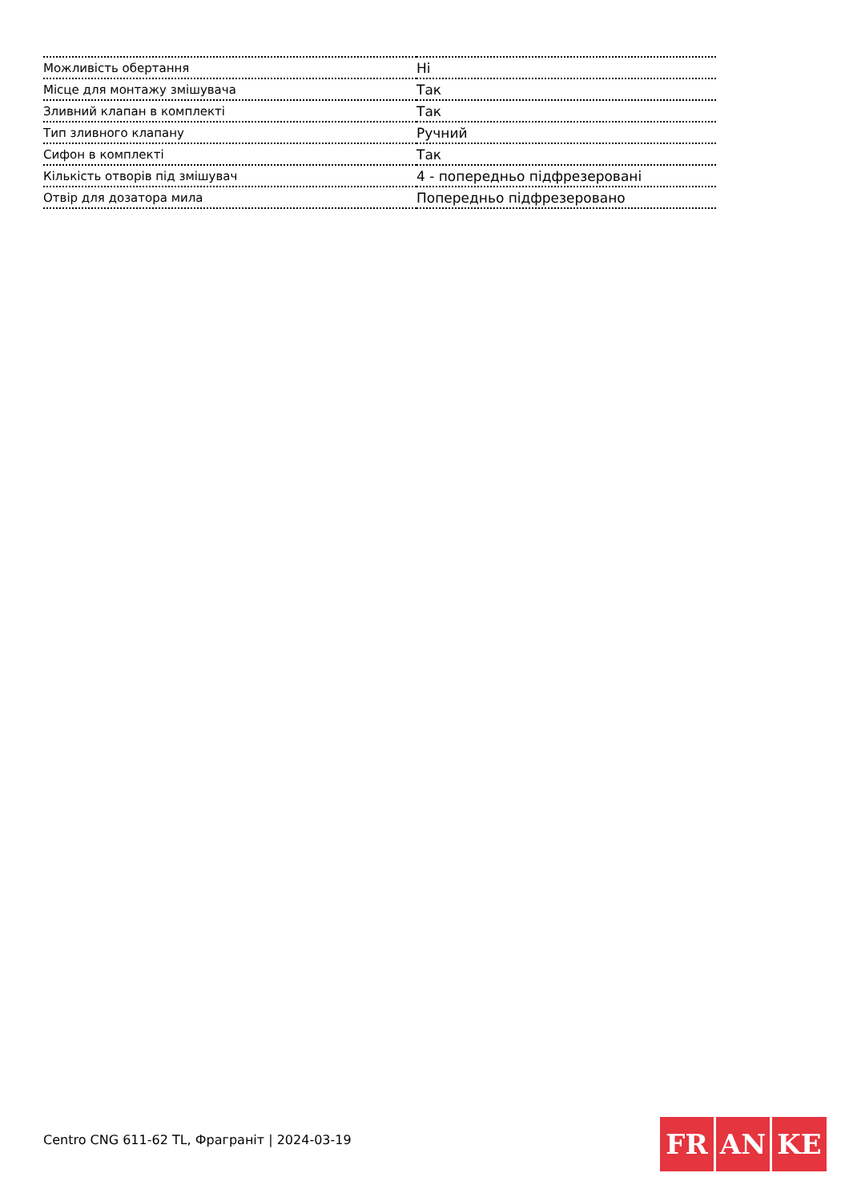| Можливість обертання | Ні |
| Місце для монтажу змішувача | Так |
| Зливний клапан в комплекті | Так |
| Тип зливного клапану | Ручний |
| Сифон в комплекті | Так |
| Кількість отворів під змішувач | 4 - попередньо підфрезеровані |
| Отвір для дозатора мила | Попередньо підфрезеровано |
Centro CNG 611-62 TL, Фрагpаніт | 2024-03-19
FR AN KE